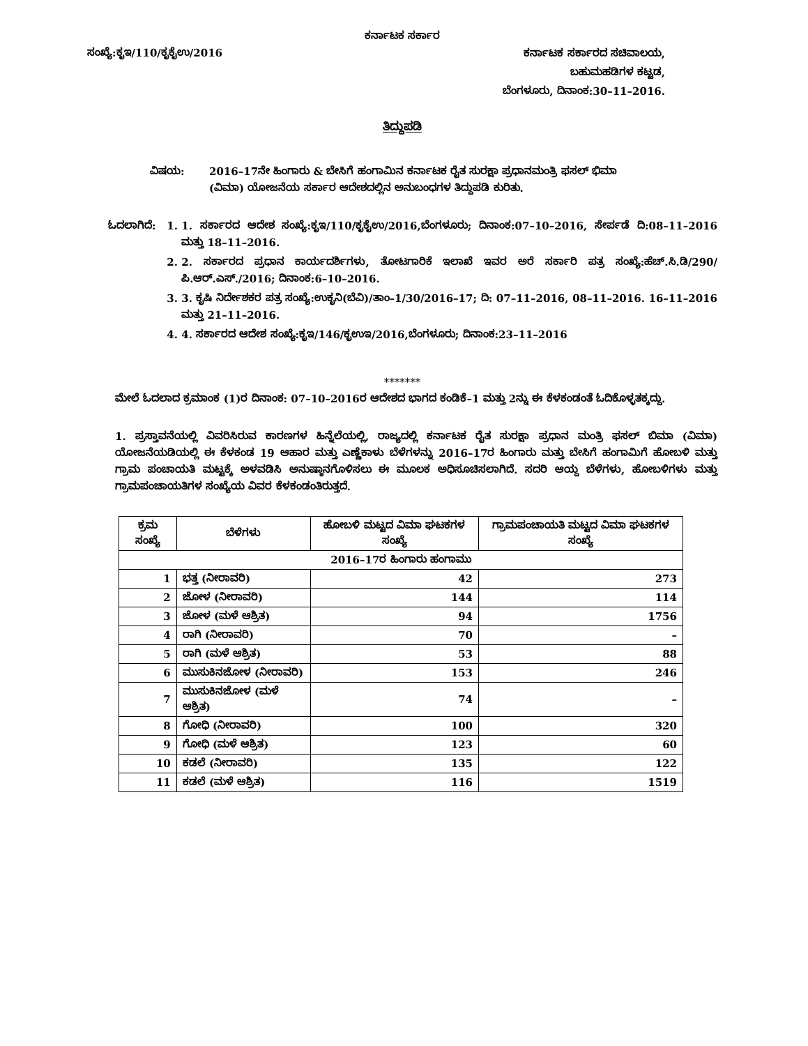ಕರ್ನಾಟಕ ಸರ್ಕಾರ
ಸಂಖ್ಯೆ:ಕೃಇ/110/ಕೃಕೈಉ/2016
ಕರ್ನಾಟಕ ಸರ್ಕಾರದ ಸಚಿವಾಲಯ,
ಬಹುಮಹಡಿಗಳ ಕಟ್ಟಡ,
ಬೆಂಗಳೂರು, ದಿನಾಂಕ:30–11–2016.
ತಿದ್ದುಪಡಿ
ವಿಷಯ: 2016–17ನೇ ಹಿಂಗಾರು & ಬೇಸಿಗೆ ಹಂಗಾಮಿನ ಕರ್ನಾಟಕ ರೈತ ಸುರಕ್ಷಾ ಪ್ರಧಾನಮಂತ್ರಿ ಫಸಲ್ ಭಿಮಾ (ವಿಮಾ) ಯೋಜನೆಯ ಸರ್ಕಾರ ಆದೇಶದಲ್ಲಿನ ಅನುಬಂಧಗಳ ತಿದ್ದುಪಡಿ ಕುರಿತು.
ಓದಲಾಗಿದೆ: 1. 1. ಸರ್ಕಾರದ ಆದೇಶ ಸಂಖ್ಯೆ:ಕೃಇ/110/ಕೃಕೈಉ/2016,ಬೆಂಗಳೂರು; ದಿನಾಂಕ:07–10–2016, ಸೇರ್ಪಡೆ ದಿ:08–11–2016 ಮತ್ತು 18–11–2016.
2. 2. ಸರ್ಕಾರದ ಪ್ರಧಾನ ಕಾರ್ಯದರ್ಶಿಗಳು, ತೋಟಗಾರಿಕೆ ಇಲಾಖೆ ಇವರ ಅರೆ ಸರ್ಕಾರಿ ಪತ್ರ ಸಂಖ್ಯೆ:ಹೆಚ್.ಸಿ.ಡಿ/290/ಪಿ.ಆರ್.ಎಸ್./2016; ದಿನಾಂಕ:6–10–2016.
3. 3. ಕೃಷಿ ನಿರ್ದೇಶಕರ ಪತ್ರ ಸಂಖ್ಯೆ:ಉಕೃನಿ(ಬೆವಿ)/ತಾಂ–1/30/2016–17; ದಿ: 07–11–2016, 08–11–2016. 16–11–2016 ಮತ್ತು 21–11–2016.
4. 4. ಸರ್ಕಾರದ ಆದೇಶ ಸಂಖ್ಯೆ:ಕೃಇ/146/ಕೃಉಇ/2016,ಬೆಂಗಳೂರು; ದಿನಾಂಕ:23–11–2016
*******
ಮೇಲೆ ಓದಲಾದ ಕ್ರಮಾಂಕ (1)ರ ದಿನಾಂಕ: 07–10–2016ರ ಆದೇಶದ ಭಾಗದ ಕಂಡಿಕೆ–1 ಮತ್ತು 2ನ್ನು ಈ ಕೆಳಕಂಡಂತೆ ಓದಿಕೊಳ್ಳತಕ್ಕದ್ದು.
1. ಪ್ರಸ್ತಾವನೆಯಲ್ಲಿ ವಿವರಿಸಿರುವ ಕಾರಣಗಳ ಹಿನ್ನೆಲೆಯಲ್ಲಿ, ರಾಜ್ಯದಲ್ಲಿ ಕರ್ನಾಟಕ ರೈತ ಸುರಕ್ಷಾ ಪ್ರಧಾನ ಮಂತ್ರಿ ಫಸಲ್ ಬಿಮಾ (ವಿಮಾ) ಯೋಜನೆಯಡಿಯಲ್ಲಿ ಈ ಕೆಳಕಂಡ 19 ಆಹಾರ ಮತ್ತು ಎಣ್ಣೆಕಾಳು ಬೆಳೆಗಳನ್ನು 2016–17ರ ಹಿಂಗಾರು ಮತ್ತು ಬೇಸಿಗೆ ಹಂಗಾಮಿಗೆ ಹೋಬಳಿ ಮತ್ತು ಗ್ರಾಮ ಪಂಚಾಯತಿ ಮಟ್ಟಕ್ಕೆ ಅಳವಡಿಸಿ ಅನುಷ್ಠಾನಗೊಳಿಸಲು ಈ ಮೂಲಕ ಅಧಿಸೂಚಿಸಲಾಗಿದೆ. ಸದರಿ ಆಯ್ದ ಬೆಳೆಗಳು, ಹೋಬಳಿಗಳು ಮತ್ತು ಗ್ರಾಮಪಂಚಾಯತಿಗಳ ಸಂಖ್ಯೆಯ ವಿವರ ಕೆಳಕಂಡಂತಿರುತ್ತದೆ.
| ಕ್ರಮ ಸಂಖ್ಯೆ | ಬೆಳೆಗಳು | ಹೋಬಳಿ ಮಟ್ಟದ ವಿಮಾ ಘಟಕಗಳ ಸಂಖ್ಯೆ | ಗ್ರಾಮಪಂಚಾಯತಿ ಮಟ್ಟದ ವಿಮಾ ಘಟಕಗಳ ಸಂಖ್ಯೆ |
| --- | --- | --- | --- |
| 2016–17ರ ಹಿಂಗಾರು ಹಂಗಾಮು | | | |
| 1 | ಭತ್ತ (ನೀರಾವರಿ) | 42 | 273 |
| 2 | ಜೋಳ (ನೀರಾವರಿ) | 144 | 114 |
| 3 | ಜೋಳ (ಮಳೆ ಆಶ್ರಿತ) | 94 | 1756 |
| 4 | ರಾಗಿ (ನೀರಾವರಿ) | 70 | – |
| 5 | ರಾಗಿ (ಮಳೆ ಆಶ್ರಿತ) | 53 | 88 |
| 6 | ಮುಸುಕಿನಜೋಳ (ನೀರಾವರಿ) | 153 | 246 |
| 7 | ಮುಸುಕಿನಜೋಳ (ಮಳೆ ಆಶ್ರಿತ) | 74 | – |
| 8 | ಗೋಧಿ (ನೀರಾವರಿ) | 100 | 320 |
| 9 | ಗೋಧಿ (ಮಳೆ ಆಶ್ರಿತ) | 123 | 60 |
| 10 | ಕಡಲೆ (ನೀರಾವರಿ) | 135 | 122 |
| 11 | ಕಡಲೆ (ಮಳೆ ಆಶ್ರಿತ) | 116 | 1519 |